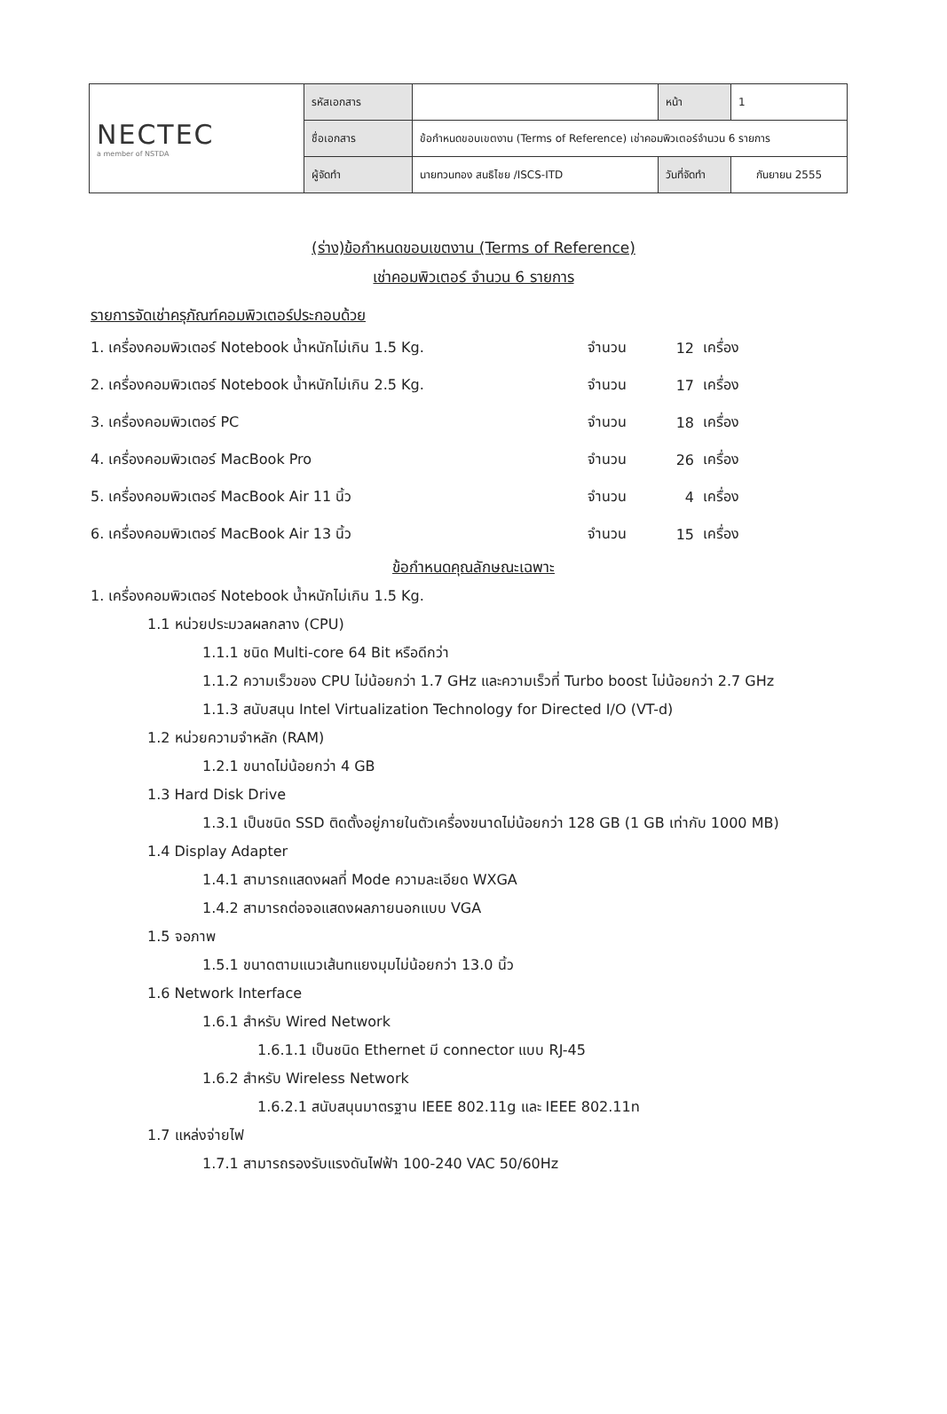| NECTEC a member of NSTDA | รหัสเอกสาร | | หน้า | 1 |
| | ชื่อเอกสาร | ข้อกำหนดขอบเขตงาน (Terms of Reference) เช่าคอมพิวเตอร์จำนวน 6 รายการ | | |
| | ผู้จัดทำ | นายทวนทอง สนธิไชย /ISCS-ITD | วันที่จัดทำ | กันยายน 2555 |
(ร่าง)ข้อกำหนดขอบเขตงาน (Terms of Reference)
เช่าคอมพิวเตอร์ จำนวน 6 รายการ
รายการจัดเช่าครุภัณฑ์คอมพิวเตอร์ประกอบด้วย
| 1. เครื่องคอมพิวเตอร์ Notebook น้ำหนักไม่เกิน 1.5 Kg. | จำนวน | 12 | เครื่อง |
| 2. เครื่องคอมพิวเตอร์ Notebook น้ำหนักไม่เกิน 2.5 Kg. | จำนวน | 17 | เครื่อง |
| 3. เครื่องคอมพิวเตอร์ PC | จำนวน | 18 | เครื่อง |
| 4. เครื่องคอมพิวเตอร์ MacBook Pro | จำนวน | 26 | เครื่อง |
| 5. เครื่องคอมพิวเตอร์ MacBook Air 11 นิ้ว | จำนวน | 4 | เครื่อง |
| 6. เครื่องคอมพิวเตอร์ MacBook Air 13 นิ้ว | จำนวน | 15 | เครื่อง |
ข้อกำหนดคุณลักษณะเฉพาะ
1. เครื่องคอมพิวเตอร์ Notebook น้ำหนักไม่เกิน 1.5 Kg.
1.1 หน่วยประมวลผลกลาง (CPU)
1.1.1 ชนิด Multi-core 64 Bit หรือดีกว่า
1.1.2 ความเร็วของ CPU ไม่น้อยกว่า 1.7 GHz และความเร็วที่ Turbo boost ไม่น้อยกว่า 2.7 GHz
1.1.3 สนับสนุน Intel Virtualization Technology for Directed I/O (VT-d)
1.2 หน่วยความจำหลัก (RAM)
1.2.1 ขนาดไม่น้อยกว่า 4 GB
1.3 Hard Disk Drive
1.3.1 เป็นชนิด SSD ติดตั้งอยู่ภายในตัวเครื่องขนาดไม่น้อยกว่า 128 GB (1 GB เท่ากับ 1000 MB)
1.4 Display Adapter
1.4.1 สามารถแสดงผลที่ Mode ความละเอียด WXGA
1.4.2 สามารถต่อจอแสดงผลภายนอกแบบ VGA
1.5 จอภาพ
1.5.1 ขนาดตามแนวเส้นทแยงมุมไม่น้อยกว่า 13.0 นิ้ว
1.6 Network Interface
1.6.1 สำหรับ Wired Network
1.6.1.1 เป็นชนิด Ethernet มี connector แบบ RJ-45
1.6.2 สำหรับ Wireless Network
1.6.2.1 สนับสนุนมาตรฐาน IEEE 802.11g และ IEEE 802.11n
1.7 แหล่งจ่ายไฟ
1.7.1 สามารถรองรับแรงดันไฟฟ้า 100-240 VAC 50/60Hz